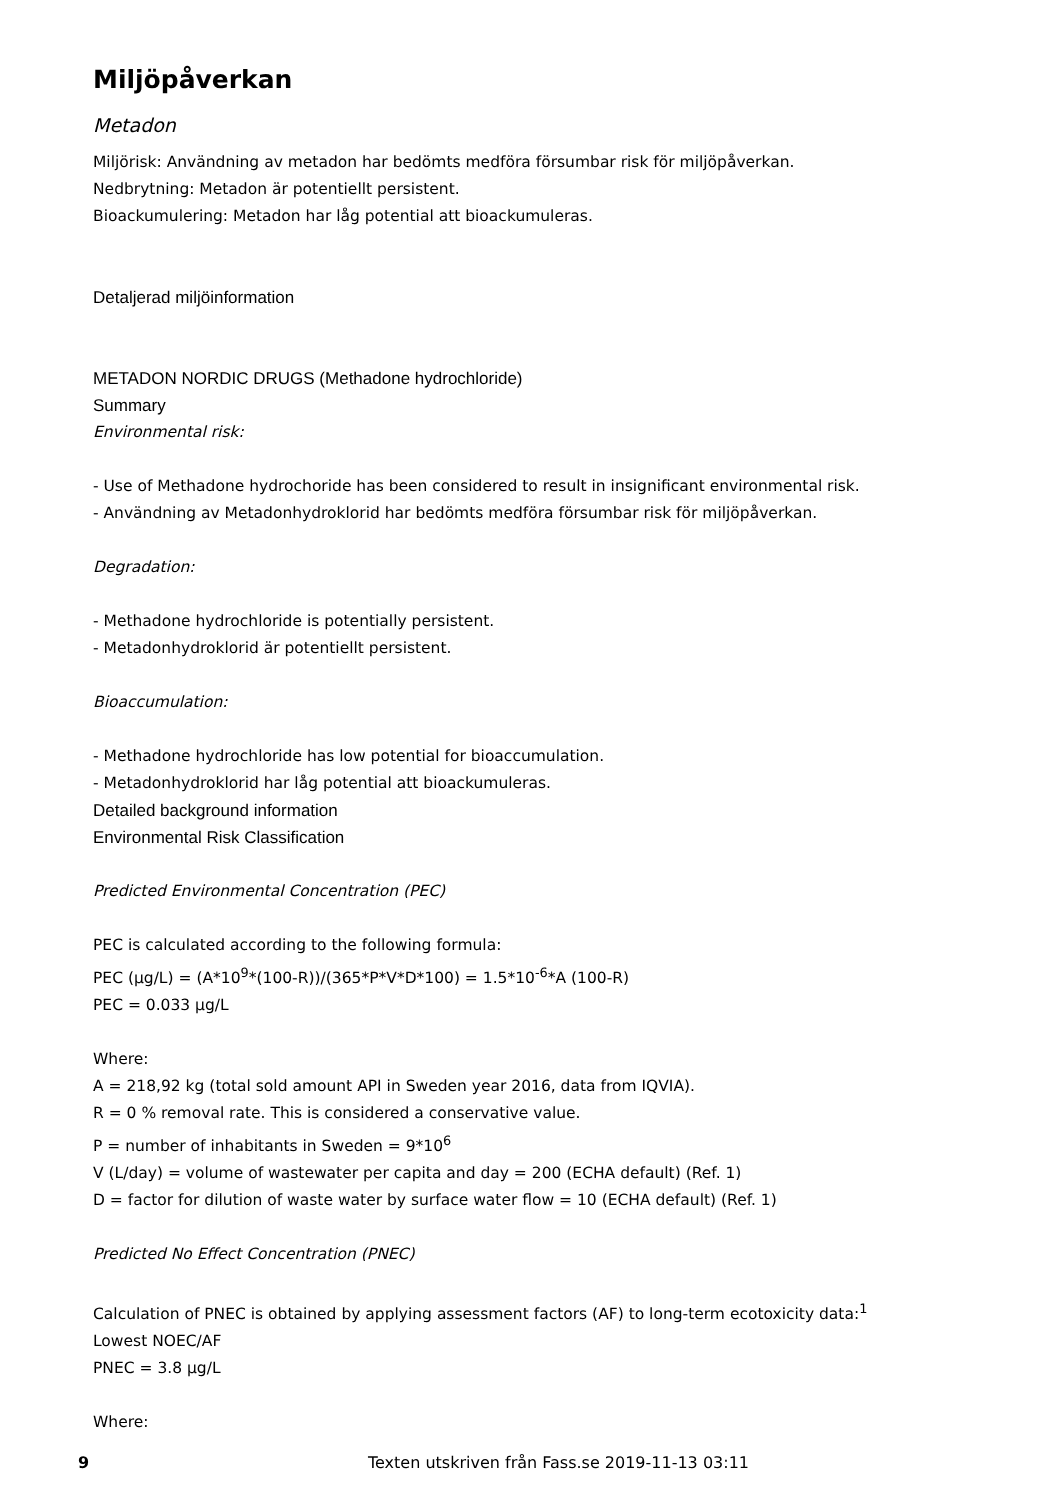Miljöpåverkan
Metadon
Miljörisk: Användning av metadon har bedömts medföra försumbar risk för miljöpåverkan.
Nedbrytning: Metadon är potentiellt persistent.
Bioackumulering: Metadon har låg potential att bioackumuleras.
Detaljerad miljöinformation
METADON NORDIC DRUGS (Methadone hydrochloride)
Summary
Environmental risk:
- Use of Methadone hydrochoride has been considered to result in insignificant environmental risk.
- Användning av Metadonhydroklorid har bedömts medföra försumbar risk för miljöpåverkan.
Degradation:
- Methadone hydrochloride is potentially persistent.
- Metadonhydroklorid är potentiellt persistent.
Bioaccumulation:
- Methadone hydrochloride has low potential for bioaccumulation.
- Metadonhydroklorid har låg potential att bioackumuleras.
Detailed background information
Environmental Risk Classification
Predicted Environmental Concentration (PEC)
PEC is calculated according to the following formula:
PEC (μg/L) = (A*10<sup>9</sup>*(100-R))/(365*P*V*D*100) = 1.5*10<sup>-6</sup>*A (100-R)
PEC = 0.033 μg/L
Where:
A = 218,92 kg (total sold amount API in Sweden year 2016, data from IQVIA).
R = 0 % removal rate. This is considered a conservative value.
P = number of inhabitants in Sweden = 9*10<sup>6</sup>
V (L/day) = volume of wastewater per capita and day = 200 (ECHA default) (Ref. 1)
D = factor for dilution of waste water by surface water flow = 10 (ECHA default) (Ref. 1)
Predicted No Effect Concentration (PNEC)
Calculation of PNEC is obtained by applying assessment factors (AF) to long-term ecotoxicity data:<sup>1</sup>
Lowest NOEC/AF
PNEC = 3.8 μg/L
Where:
9 Texten utskriven från Fass.se 2019-11-13 03:11